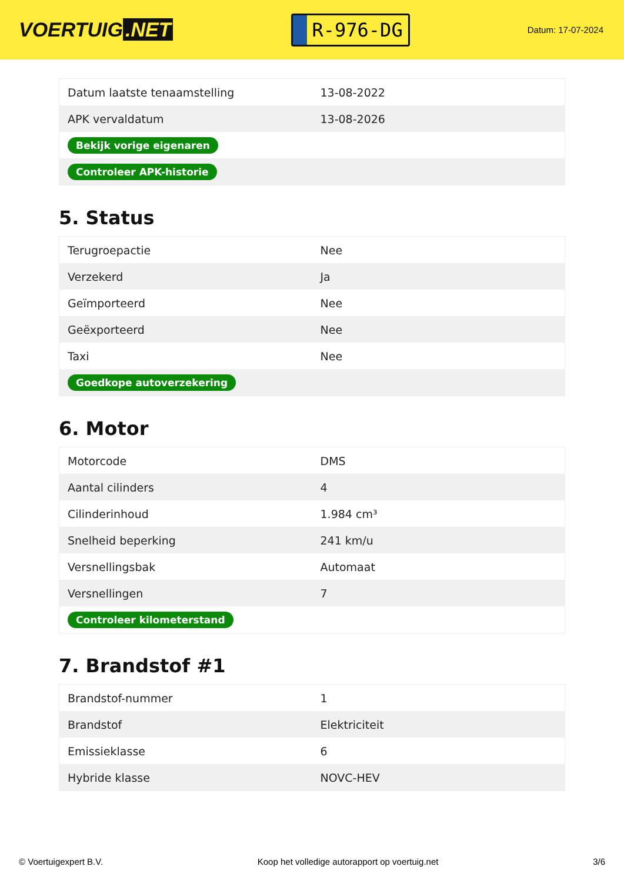VOERTUIG.NET
R-976-DG
Datum: 17-07-2024
| Datum laatste tenaamstelling | 13-08-2022 |
| APK vervaldatum | 13-08-2026 |
| Bekijk vorige eigenaren | |
| Controleer APK-historie | |
5. Status
| Terugroepactie | Nee |
| Verzekerd | Ja |
| Geïmporteerd | Nee |
| Geëxporteerd | Nee |
| Taxi | Nee |
| Goedkope autoverzekering | |
6. Motor
| Motorcode | DMS |
| Aantal cilinders | 4 |
| Cilinderinhoud | 1.984 cm³ |
| Snelheid beperking | 241 km/u |
| Versnellingsbak | Automaat |
| Versnellingen | 7 |
| Controleer kilometerstand | |
7. Brandstof #1
| Brandstof-nummer | 1 |
| Brandstof | Elektriciteit |
| Emissieklasse | 6 |
| Hybride klasse | NOVC-HEV |
© Voertuigexpert B.V. Koop het volledige autorapport op voertuig.net 3/6